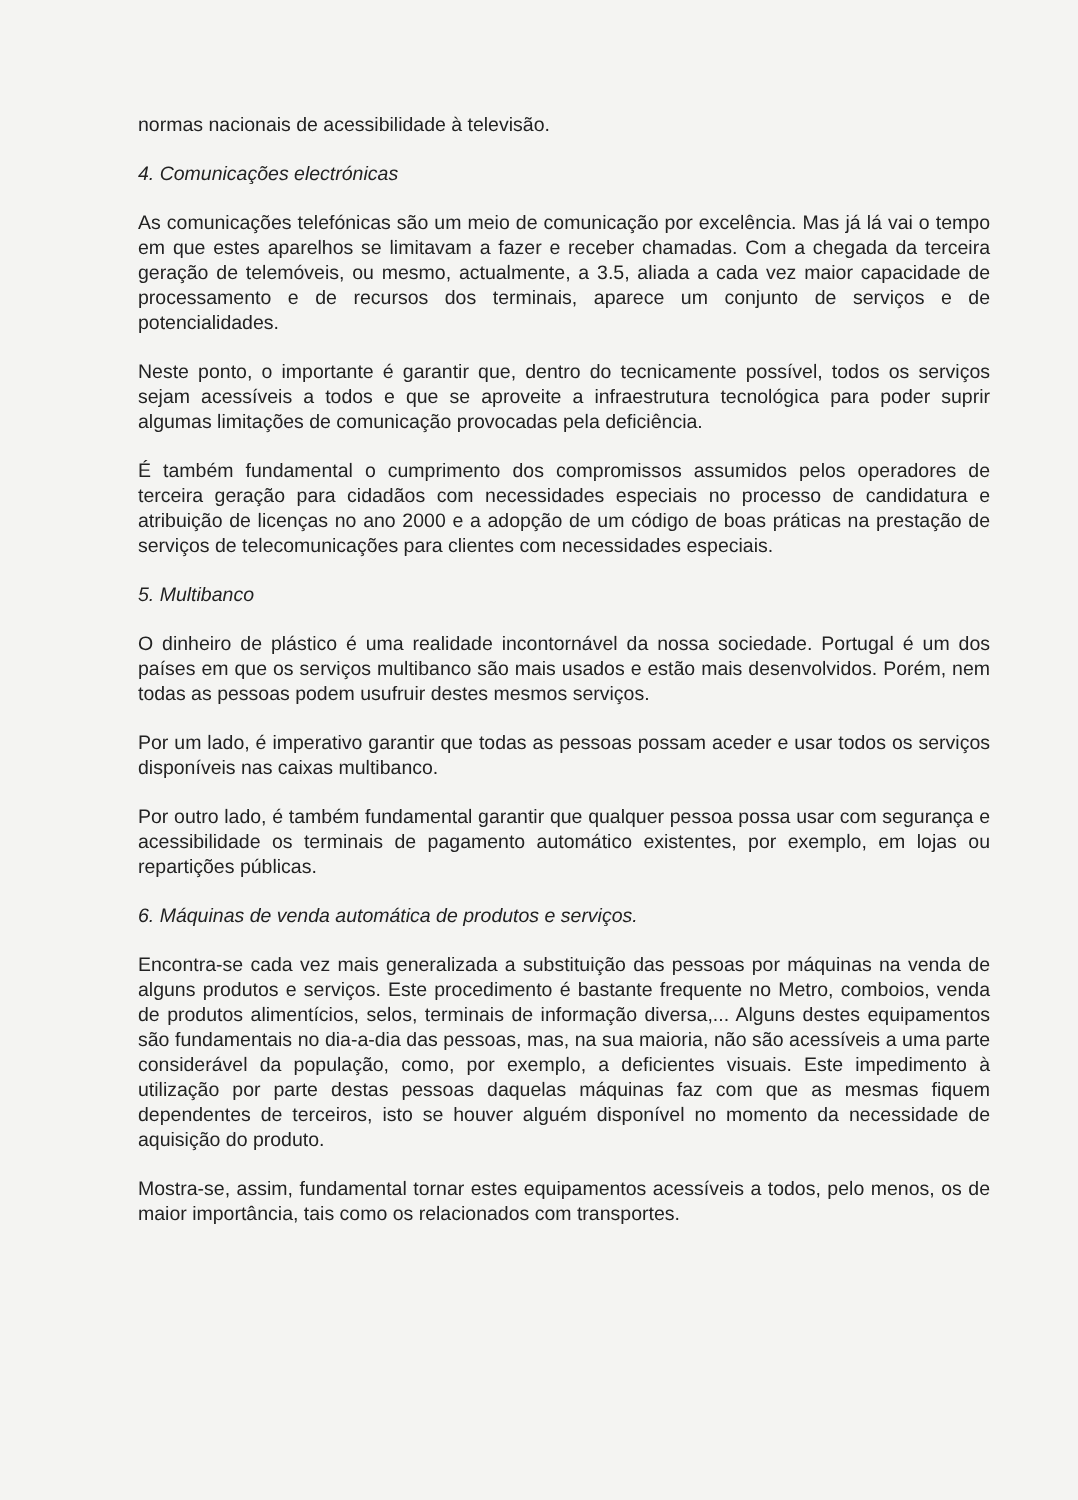normas nacionais de acessibilidade à televisão.
4. Comunicações electrónicas
As comunicações telefónicas são um meio de comunicação por excelência. Mas já lá vai o tempo em que estes aparelhos se limitavam a fazer e receber chamadas. Com a chegada da terceira geração de telemóveis, ou mesmo, actualmente, a 3.5, aliada a cada vez maior capacidade de processamento e de recursos dos terminais, aparece um conjunto de serviços e de potencialidades.
Neste ponto, o importante é garantir que, dentro do tecnicamente possível, todos os serviços sejam acessíveis a todos e que se aproveite a infraestrutura tecnológica para poder suprir algumas limitações de comunicação provocadas pela deficiência.
É também fundamental o cumprimento dos compromissos assumidos pelos operadores de terceira geração para cidadãos com necessidades especiais no processo de candidatura e atribuição de licenças no ano 2000 e a adopção de um código de boas práticas na prestação de serviços de telecomunicações para clientes com necessidades especiais.
5. Multibanco
O dinheiro de plástico é uma realidade incontornável da nossa sociedade. Portugal é um dos países em que os serviços multibanco são mais usados e estão mais desenvolvidos. Porém, nem todas as pessoas podem usufruir destes mesmos serviços.
Por um lado, é imperativo garantir que todas as pessoas possam aceder e usar todos os serviços disponíveis nas caixas multibanco.
Por outro lado, é também fundamental garantir que qualquer pessoa possa usar com segurança e acessibilidade os terminais de pagamento automático existentes, por exemplo, em lojas ou repartições públicas.
6. Máquinas de venda automática de produtos e serviços.
Encontra-se cada vez mais generalizada a substituição das pessoas por máquinas na venda de alguns produtos e serviços. Este procedimento é bastante frequente no Metro, comboios, venda de produtos alimentícios, selos, terminais de informação diversa,... Alguns destes equipamentos são fundamentais no dia-a-dia das pessoas, mas, na sua maioria, não são acessíveis a uma parte considerável da população, como, por exemplo, a deficientes visuais. Este impedimento à utilização por parte destas pessoas daquelas máquinas faz com que as mesmas fiquem dependentes de terceiros, isto se houver alguém disponível no momento da necessidade de aquisição do produto.
Mostra-se, assim, fundamental tornar estes equipamentos acessíveis a todos, pelo menos, os de maior importância, tais como os relacionados com transportes.